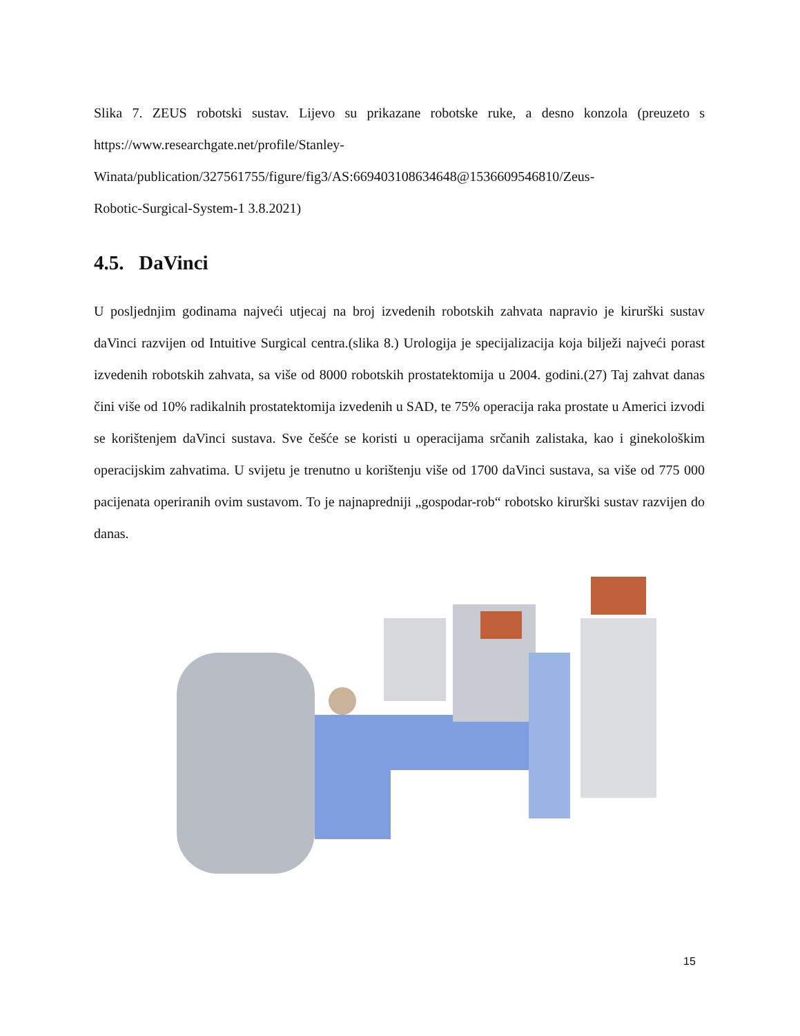Slika 7. ZEUS robotski sustav. Lijevo su prikazane robotske ruke, a desno konzola (preuzeto s https://www.researchgate.net/profile/Stanley-
Winata/publication/327561755/figure/fig3/AS:669403108634648@1536609546810/Zeus-
Robotic-Surgical-System-1 3.8.2021)
4.5. DaVinci
U posljednjim godinama najveći utjecaj na broj izvedenih robotskih zahvata napravio je kirurški sustav daVinci razvijen od Intuitive Surgical centra.(slika 8.) Urologija je specijalizacija koja bilježi najveći porast izvedenih robotskih zahvata, sa više od 8000 robotskih prostatektomija u 2004. godini.(27) Taj zahvat danas čini više od 10% radikalnih prostatektomija izvedenih u SAD, te 75% operacija raka prostate u Americi izvodi se korištenjem daVinci sustava. Sve češće se koristi u operacijama srčanih zalistaka, kao i ginekološkim operacijskim zahvatima. U svijetu je trenutno u korištenju više od 1700 daVinci sustava, sa više od 775 000 pacijenata operiranih ovim sustavom. To je najnapredniji „gospodar-rob“ robotsko kirurški sustav razvijen do danas.
15